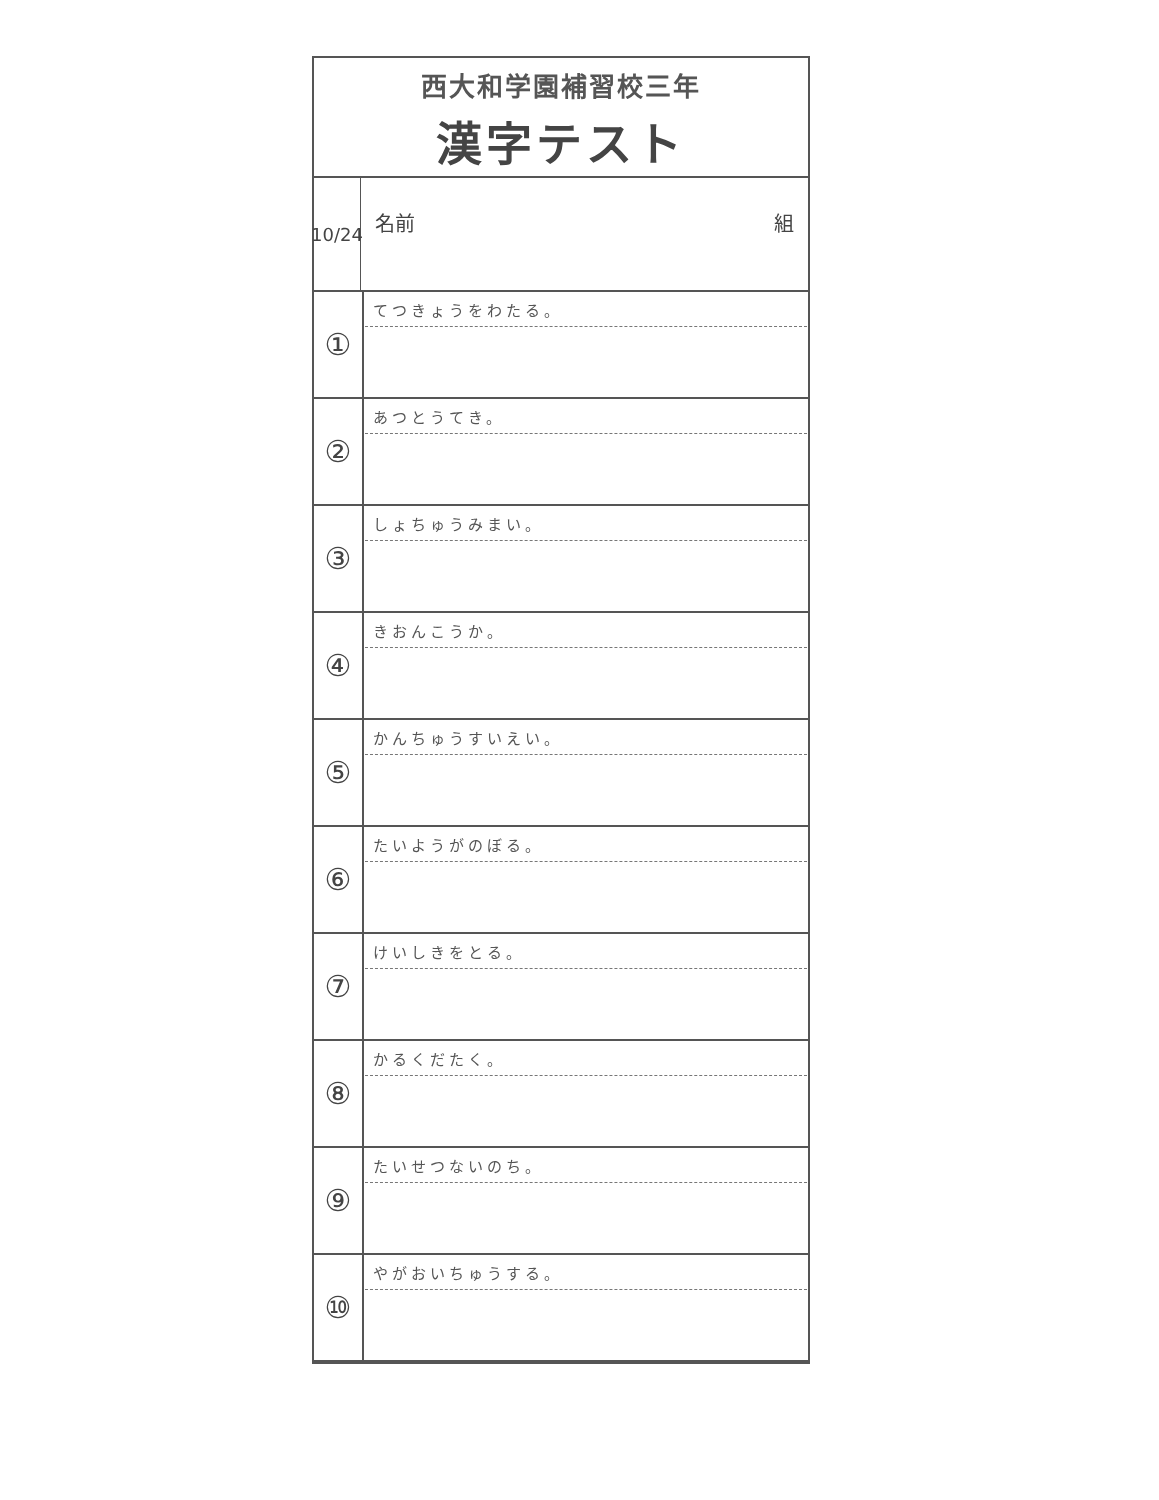西大和学園補習校三年
漢字テスト
10/24
名前 組
| ① | てつきょうをわたる。 |
| ② | あつとうてき。 |
| ③ | しょちゅうみまい。 |
| ④ | きおんこうか。 |
| ⑤ | かんちゅうすいえい。 |
| ⑥ | たいようがのぼる。 |
| ⑦ | けいしきをとる。 |
| ⑧ | かるくだたく。 |
| ⑨ | たいせつないのち。 |
| ⑩ | やがおいちゅうする。 |